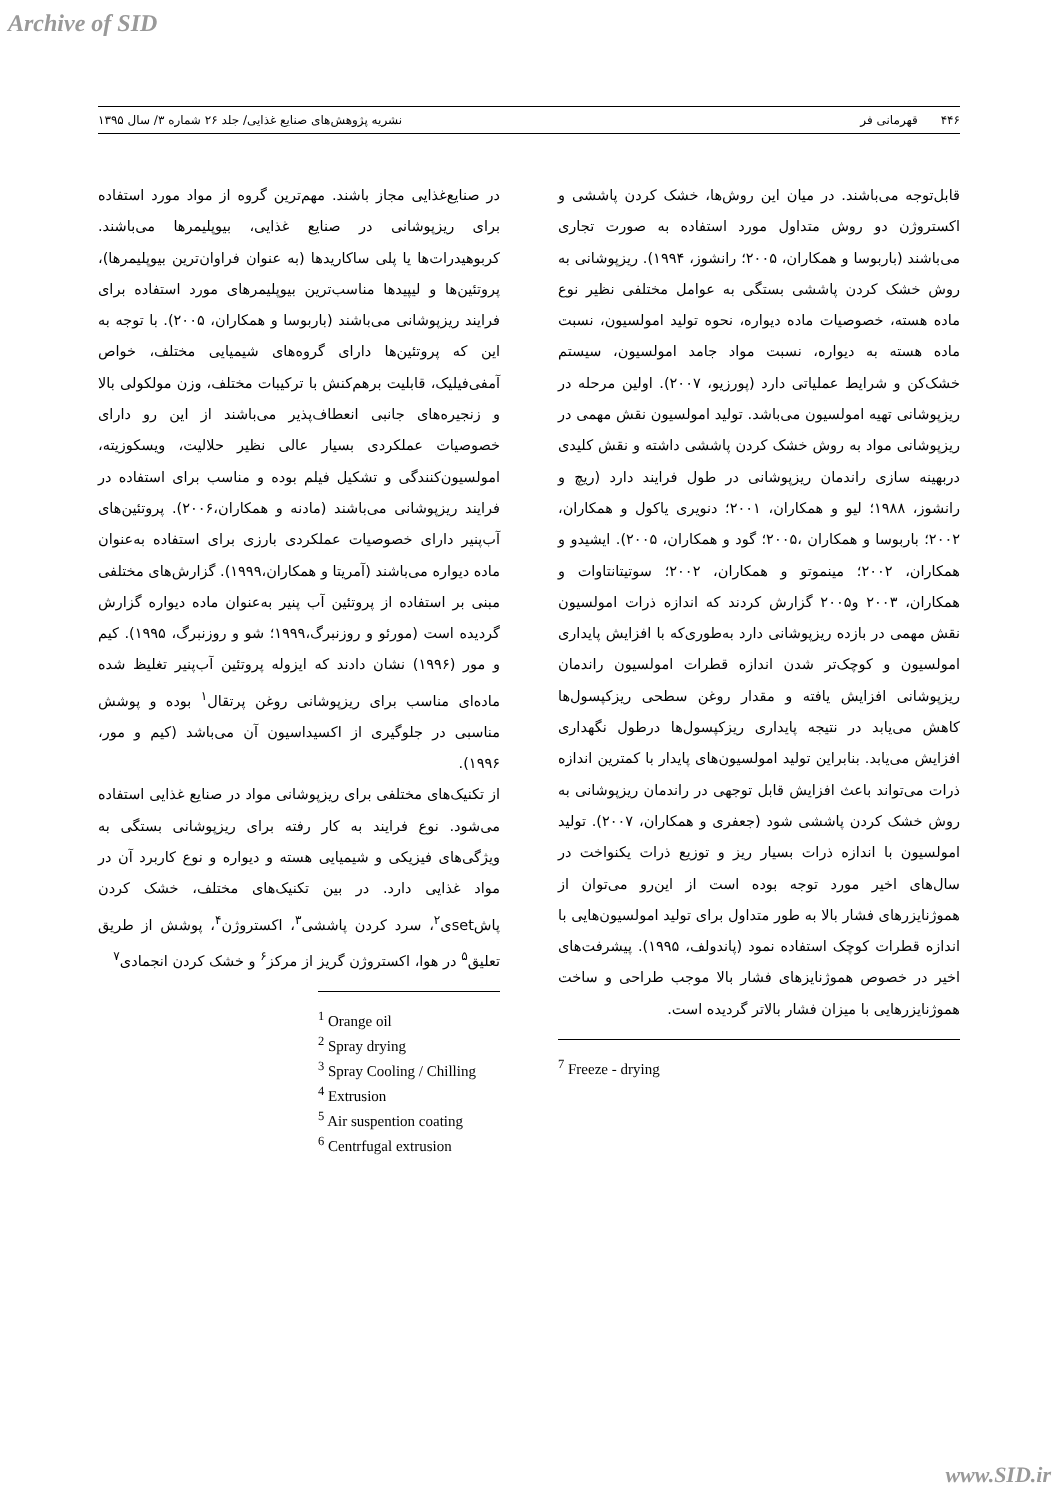Archive of SID
۴۴۶ قهرمانی فر نشریه پژوهش‌های صنایع غذایی/ جلد ۲۶ شماره ۳/ سال ۱۳۹۵
در صنایع‌غذایی مجاز باشند. مهم‌ترین گروه از مواد مورد استفاده برای ریزپوشانی در صنایع غذایی، بیوپلیمرها می‌باشند. کربوهیدرات‌ها یا پلی ساکاریدها (به عنوان فراوان‌ترین بیوپلیمرها)، پروتئین‌ها و لیپیدها مناسب‌ترین بیوپلیمرهای مورد استفاده برای فرایند ریزپوشانی می‌باشند (باربوسا و همکاران، ۲۰۰۵). با توجه به این که پروتئین‌ها دارای گروه‌های شیمیایی مختلف، خواص آمفی‌فیلیک، قابلیت برهم‌کنش با ترکیبات مختلف، وزن مولکولی بالا و زنجیره‌های جانبی انعطاف‌پذیر می‌باشند از این رو دارای خصوصیات عملکردی بسیار عالی نظیر حلالیت، ویسکوزیته، امولسیون‌کنندگی و تشکیل فیلم بوده و مناسب برای استفاده در فرایند ریزپوشانی می‌باشند (مادنه و همکاران،۲۰۰۶). پروتئین‌های آب‌پنیر دارای خصوصیات عملکردی بارزی برای استفاده به‌عنوان ماده دیواره می‌باشند (آمریتا و همکاران،۱۹۹۹). گزارش‌های مختلفی مبنی بر استفاده از پروتئین آب پنیر به‌عنوان ماده دیواره گزارش گردیده است (مورئو و روزنبرگ،۱۹۹۹؛ شو و روزنبرگ، ۱۹۹۵). کیم و مور (۱۹۹۶) نشان دادند که ایزوله پروتئین آب‌پنیر تغلیظ شده ماده‌ای مناسب برای ریزپوشانی روغن پرتقال<sup>۱</sup> بوده و پوشش مناسبی در جلوگیری از اکسیداسیون آن می‌باشد (کیم و مور، ۱۹۹۶).
از تکنیک‌های مختلفی برای ریزپوشانی مواد در صنایع غذایی استفاده می‌شود. نوع فرایند به کار رفته برای ریزپوشانی بستگی به ویژگی‌های فیزیکی و شیمیایی هسته و دیواره و نوع کاربرد آن در مواد غذایی دارد. در بین تکنیک‌های مختلف، خشک کردن پاشsetی<sup>۲</sup>، سرد کردن پاششی<sup>۳</sup>، اکستروژن<sup>۴</sup>، پوشش از طریق تعلیق<sup>۵</sup> در هوا، اکستروژن گریز از مرکز<sup>۶</sup> و خشک کردن انجمادی<sup>۷</sup>
<sup>1</sup> Orange oil
<sup>2</sup> Spray drying
<sup>3</sup> Spray Cooling / Chilling
<sup>4</sup> Extrusion
<sup>5</sup> Air suspention coating
<sup>6</sup> Centrfugal extrusion
قابل‌توجه می‌باشند. در میان این روش‌ها، خشک کردن پاششی و اکستروژن دو روش متداول مورد استفاده به صورت تجاری می‌باشند (باربوسا و همکاران، ۲۰۰۵؛ رانشوز، ۱۹۹۴). ریزپوشانی به روش خشک کردن پاششی بستگی به عوامل مختلفی نظیر نوع ماده هسته، خصوصیات ماده دیواره، نحوه تولید امولسیون، نسبت ماده هسته به دیواره، نسبت مواد جامد امولسیون، سیستم خشک‌کن و شرایط عملیاتی دارد (پورزیو، ۲۰۰۷). اولین مرحله در ریزپوشانی تهیه امولسیون می‌باشد. تولید امولسیون نقش مهمی در ریزپوشانی مواد به روش خشک کردن پاششی داشته و نقش کلیدی دربهینه سازی راندمان ریزپوشانی در طول فرایند دارد (ریچ و رانشوز، ۱۹۸۸؛ لیو و همکاران، ۲۰۰۱؛ دنویری یاکول و همکاران، ۲۰۰۲؛ باربوسا و همکاران ،۲۰۰۵؛ گود و همکاران، ۲۰۰۵). ایشیدو و همکاران، ۲۰۰۲؛ مینموتو و همکاران، ۲۰۰۲؛ سوتیتانتاوات و همکاران، ۲۰۰۳ و۲۰۰۵ گزارش کردند که اندازه ذرات امولسیون نقش مهمی در بازده ریزپوشانی دارد به‌طوری‌که با افزایش پایداری امولسیون و کوچک‌تر شدن اندازه قطرات امولسیون راندمان ریزپوشانی افزایش یافته و مقدار روغن سطحی ریزکپسول‌ها کاهش می‌یابد در نتیجه پایداری ریزکپسول‌ها درطول نگهداری افزایش می‌یابد. بنابراین تولید امولسیون‌های پایدار با کمترین اندازه ذرات می‌تواند باعث افزایش قابل توجهی در راندمان ریزپوشانی به روش خشک کردن پاششی شود (جعفری و همکاران، ۲۰۰۷). تولید امولسیون با اندازه ذرات بسیار ریز و توزیع ذرات یکنواخت در سال‌های اخیر مورد توجه بوده است از این‌رو می‌توان از هموژنایزرهای فشار بالا به طور متداول برای تولید امولسیون‌هایی با اندازه قطرات کوچک استفاده نمود (پاندولف، ۱۹۹۵). پیشرفت‌های اخیر در خصوص هموژنایزهای فشار بالا موجب طراحی و ساخت هموژنایزرهایی با میزان فشار بالاتر گردیده است.
<sup>7</sup> Freeze - drying
www.SID.ir